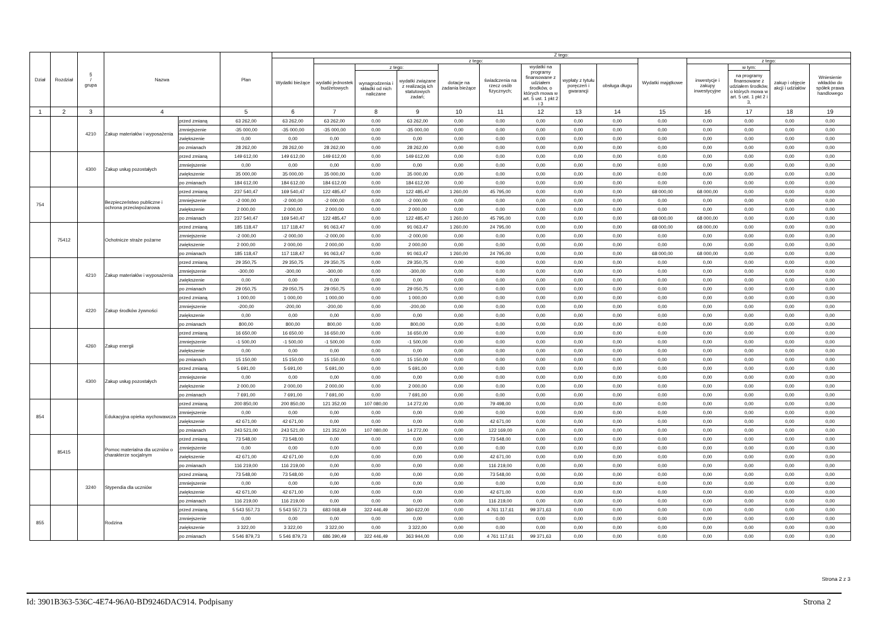| Dział | Rozdział | § / grupa | Nazwa | | Plan | Z tego: | | | | | | | | | | | | | |
| --- | --- | --- | --- | --- | --- | --- | --- | --- | --- | --- | --- | --- | --- | --- | --- | --- | --- | --- | --- |
| | | | | | | Wydatki bieżące | z tego: | | | | | | | | Wydatki majątkowe | z tego: | | | |
| | | | | | | | wydatki jednostek budżetowych | z tego: | | dotacje na zadania bieżące | świadczenia na rzecz osób fizycznych; | wydatki na programy finansowane z udziałem środków, o których mowa w art. 5 ust. 1 pkt 2 i 3 | wypłaty z tytułu poręczeń i gwarancji | obsługa długu | | inwestycje i zakupy inwestycyjne | w tym: | zakup i objęcie akcji i udziałów | Wniesienie wkładów do spółek prawa handlowego |
| | | | | | | | | wynagrodzenia i składki od nich naliczane | wydatki związane z realizacją ich statutowych zadań; | | | | | | | | na programy finansowane z udziałem środków, o których mowa w art. 5 ust. 1 pkt 2 i 3, | | |
| 1 | 2 | 3 | 4 | | 5 | 6 | 7 | 8 | 9 | 10 | 11 | 12 | 13 | 14 | 15 | 16 | 17 | 18 | 19 |
| | | 4210 | Zakup materiałów i wyposażenia | przed zmianą | 63 262,00 | 63 262,00 | 63 262,00 | 0,00 | 63 262,00 | 0,00 | 0,00 | 0,00 | 0,00 | 0,00 | 0,00 | 0,00 | 0,00 | 0,00 | 0,00 |
| | | | | zmniejszenie | -35 000,00 | -35 000,00 | -35 000,00 | 0,00 | -35 000,00 | 0,00 | 0,00 | 0,00 | 0,00 | 0,00 | 0,00 | 0,00 | 0,00 | 0,00 | 0,00 |
| | | | | zwiększenie | 0,00 | 0,00 | 0,00 | 0,00 | 0,00 | 0,00 | 0,00 | 0,00 | 0,00 | 0,00 | 0,00 | 0,00 | 0,00 | 0,00 | 0,00 |
| | | | | po zmianach | 28 262,00 | 28 262,00 | 28 262,00 | 0,00 | 28 262,00 | 0,00 | 0,00 | 0,00 | 0,00 | 0,00 | 0,00 | 0,00 | 0,00 | 0,00 | 0,00 |
| | | 4300 | Zakup usług pozostałych | przed zmianą | 149 612,00 | 149 612,00 | 149 612,00 | 0,00 | 149 612,00 | 0,00 | 0,00 | 0,00 | 0,00 | 0,00 | 0,00 | 0,00 | 0,00 | 0,00 | 0,00 |
| | | | | zmniejszenie | 0,00 | 0,00 | 0,00 | 0,00 | 0,00 | 0,00 | 0,00 | 0,00 | 0,00 | 0,00 | 0,00 | 0,00 | 0,00 | 0,00 | 0,00 |
| | | | | zwiększenie | 35 000,00 | 35 000,00 | 35 000,00 | 0,00 | 35 000,00 | 0,00 | 0,00 | 0,00 | 0,00 | 0,00 | 0,00 | 0,00 | 0,00 | 0,00 | 0,00 |
| | | | | po zmianach | 184 612,00 | 184 612,00 | 184 612,00 | 0,00 | 184 612,00 | 0,00 | 0,00 | 0,00 | 0,00 | 0,00 | 0,00 | 0,00 | 0,00 | 0,00 | 0,00 |
| 754 | | | Bezpieczeństwo publiczne i ochrona przeciwpożarowa | przed zmianą | 237 540,47 | 169 540,47 | 122 485,47 | 0,00 | 122 485,47 | 1 260,00 | 45 795,00 | 0,00 | 0,00 | 0,00 | 68 000,00 | 68 000,00 | 0,00 | 0,00 | 0,00 |
| | | | | zmniejszenie | -2 000,00 | -2 000,00 | -2 000,00 | 0,00 | -2 000,00 | 0,00 | 0,00 | 0,00 | 0,00 | 0,00 | 0,00 | 0,00 | 0,00 | 0,00 | 0,00 |
| | | | | zwiększenie | 2 000,00 | 2 000,00 | 2 000,00 | 0,00 | 2 000,00 | 0,00 | 0,00 | 0,00 | 0,00 | 0,00 | 0,00 | 0,00 | 0,00 | 0,00 | 0,00 |
| | | | | po zmianach | 237 540,47 | 169 540,47 | 122 485,47 | 0,00 | 122 485,47 | 1 260,00 | 45 795,00 | 0,00 | 0,00 | 0,00 | 68 000,00 | 68 000,00 | 0,00 | 0,00 | 0,00 |
| | 75412 | | Ochotnicze straże pożarne | przed zmianą | 185 118,47 | 117 118,47 | 91 063,47 | 0,00 | 91 063,47 | 1 260,00 | 24 795,00 | 0,00 | 0,00 | 0,00 | 68 000,00 | 68 000,00 | 0,00 | 0,00 | 0,00 |
| | | | | zmniejszenie | -2 000,00 | -2 000,00 | -2 000,00 | 0,00 | -2 000,00 | 0,00 | 0,00 | 0,00 | 0,00 | 0,00 | 0,00 | 0,00 | 0,00 | 0,00 | 0,00 |
| | | | | zwiększenie | 2 000,00 | 2 000,00 | 2 000,00 | 0,00 | 2 000,00 | 0,00 | 0,00 | 0,00 | 0,00 | 0,00 | 0,00 | 0,00 | 0,00 | 0,00 | 0,00 |
| | | | | po zmianach | 185 118,47 | 117 118,47 | 91 063,47 | 0,00 | 91 063,47 | 1 260,00 | 24 795,00 | 0,00 | 0,00 | 0,00 | 68 000,00 | 68 000,00 | 0,00 | 0,00 | 0,00 |
| | | 4210 | Zakup materiałów i wyposażenia | przed zmianą | 29 350,75 | 29 350,75 | 29 350,75 | 0,00 | 29 350,75 | 0,00 | 0,00 | 0,00 | 0,00 | 0,00 | 0,00 | 0,00 | 0,00 | 0,00 | 0,00 |
| | | | | zmniejszenie | -300,00 | -300,00 | -300,00 | 0,00 | -300,00 | 0,00 | 0,00 | 0,00 | 0,00 | 0,00 | 0,00 | 0,00 | 0,00 | 0,00 | 0,00 |
| | | | | zwiększenie | 0,00 | 0,00 | 0,00 | 0,00 | 0,00 | 0,00 | 0,00 | 0,00 | 0,00 | 0,00 | 0,00 | 0,00 | 0,00 | 0,00 | 0,00 |
| | | | | po zmianach | 29 050,75 | 29 050,75 | 29 050,75 | 0,00 | 29 050,75 | 0,00 | 0,00 | 0,00 | 0,00 | 0,00 | 0,00 | 0,00 | 0,00 | 0,00 | 0,00 |
| | | 4220 | Zakup środków żywności | przed zmianą | 1 000,00 | 1 000,00 | 1 000,00 | 0,00 | 1 000,00 | 0,00 | 0,00 | 0,00 | 0,00 | 0,00 | 0,00 | 0,00 | 0,00 | 0,00 | 0,00 |
| | | | | zmniejszenie | -200,00 | -200,00 | -200,00 | 0,00 | -200,00 | 0,00 | 0,00 | 0,00 | 0,00 | 0,00 | 0,00 | 0,00 | 0,00 | 0,00 | 0,00 |
| | | | | zwiększenie | 0,00 | 0,00 | 0,00 | 0,00 | 0,00 | 0,00 | 0,00 | 0,00 | 0,00 | 0,00 | 0,00 | 0,00 | 0,00 | 0,00 | 0,00 |
| | | | | po zmianach | 800,00 | 800,00 | 800,00 | 0,00 | 800,00 | 0,00 | 0,00 | 0,00 | 0,00 | 0,00 | 0,00 | 0,00 | 0,00 | 0,00 | 0,00 |
| | | 4260 | Zakup energii | przed zmianą | 16 650,00 | 16 650,00 | 16 650,00 | 0,00 | 16 650,00 | 0,00 | 0,00 | 0,00 | 0,00 | 0,00 | 0,00 | 0,00 | 0,00 | 0,00 | 0,00 |
| | | | | zmniejszenie | -1 500,00 | -1 500,00 | -1 500,00 | 0,00 | -1 500,00 | 0,00 | 0,00 | 0,00 | 0,00 | 0,00 | 0,00 | 0,00 | 0,00 | 0,00 | 0,00 |
| | | | | zwiększenie | 0,00 | 0,00 | 0,00 | 0,00 | 0,00 | 0,00 | 0,00 | 0,00 | 0,00 | 0,00 | 0,00 | 0,00 | 0,00 | 0,00 | 0,00 |
| | | | | po zmianach | 15 150,00 | 15 150,00 | 15 150,00 | 0,00 | 15 150,00 | 0,00 | 0,00 | 0,00 | 0,00 | 0,00 | 0,00 | 0,00 | 0,00 | 0,00 | 0,00 |
| | | 4300 | Zakup usług pozostałych | przed zmianą | 5 691,00 | 5 691,00 | 5 691,00 | 0,00 | 5 691,00 | 0,00 | 0,00 | 0,00 | 0,00 | 0,00 | 0,00 | 0,00 | 0,00 | 0,00 | 0,00 |
| | | | | zmniejszenie | 0,00 | 0,00 | 0,00 | 0,00 | 0,00 | 0,00 | 0,00 | 0,00 | 0,00 | 0,00 | 0,00 | 0,00 | 0,00 | 0,00 | 0,00 |
| | | | | zwiększenie | 2 000,00 | 2 000,00 | 2 000,00 | 0,00 | 2 000,00 | 0,00 | 0,00 | 0,00 | 0,00 | 0,00 | 0,00 | 0,00 | 0,00 | 0,00 | 0,00 |
| | | | | po zmianach | 7 691,00 | 7 691,00 | 7 691,00 | 0,00 | 7 691,00 | 0,00 | 0,00 | 0,00 | 0,00 | 0,00 | 0,00 | 0,00 | 0,00 | 0,00 | 0,00 |
| 854 | | | Edukacyjna opieka wychowawcza | przed zmianą | 200 850,00 | 200 850,00 | 121 352,00 | 107 080,00 | 14 272,00 | 0,00 | 79 498,00 | 0,00 | 0,00 | 0,00 | 0,00 | 0,00 | 0,00 | 0,00 | 0,00 |
| | | | | zmniejszenie | 0,00 | 0,00 | 0,00 | 0,00 | 0,00 | 0,00 | 0,00 | 0,00 | 0,00 | 0,00 | 0,00 | 0,00 | 0,00 | 0,00 | 0,00 |
| | | | | zwiększenie | 42 671,00 | 42 671,00 | 0,00 | 0,00 | 0,00 | 0,00 | 42 671,00 | 0,00 | 0,00 | 0,00 | 0,00 | 0,00 | 0,00 | 0,00 | 0,00 |
| | | | | po zmianach | 243 521,00 | 243 521,00 | 121 352,00 | 107 080,00 | 14 272,00 | 0,00 | 122 169,00 | 0,00 | 0,00 | 0,00 | 0,00 | 0,00 | 0,00 | 0,00 | 0,00 |
| | 85415 | | Pomoc materialna dla uczniów o charakterze socjalnym | przed zmianą | 73 548,00 | 73 548,00 | 0,00 | 0,00 | 0,00 | 0,00 | 73 548,00 | 0,00 | 0,00 | 0,00 | 0,00 | 0,00 | 0,00 | 0,00 | 0,00 |
| | | | | zmniejszenie | 0,00 | 0,00 | 0,00 | 0,00 | 0,00 | 0,00 | 0,00 | 0,00 | 0,00 | 0,00 | 0,00 | 0,00 | 0,00 | 0,00 | 0,00 |
| | | | | zwiększenie | 42 671,00 | 42 671,00 | 0,00 | 0,00 | 0,00 | 0,00 | 42 671,00 | 0,00 | 0,00 | 0,00 | 0,00 | 0,00 | 0,00 | 0,00 | 0,00 |
| | | | | po zmianach | 116 219,00 | 116 219,00 | 0,00 | 0,00 | 0,00 | 0,00 | 116 219,00 | 0,00 | 0,00 | 0,00 | 0,00 | 0,00 | 0,00 | 0,00 | 0,00 |
| | | 3240 | Stypendia dla uczniów | przed zmianą | 73 548,00 | 73 548,00 | 0,00 | 0,00 | 0,00 | 0,00 | 73 548,00 | 0,00 | 0,00 | 0,00 | 0,00 | 0,00 | 0,00 | 0,00 | 0,00 |
| | | | | zmniejszenie | 0,00 | 0,00 | 0,00 | 0,00 | 0,00 | 0,00 | 0,00 | 0,00 | 0,00 | 0,00 | 0,00 | 0,00 | 0,00 | 0,00 | 0,00 |
| | | | | zwiększenie | 42 671,00 | 42 671,00 | 0,00 | 0,00 | 0,00 | 0,00 | 42 671,00 | 0,00 | 0,00 | 0,00 | 0,00 | 0,00 | 0,00 | 0,00 | 0,00 |
| | | | | po zmianach | 116 219,00 | 116 219,00 | 0,00 | 0,00 | 0,00 | 0,00 | 116 219,00 | 0,00 | 0,00 | 0,00 | 0,00 | 0,00 | 0,00 | 0,00 | 0,00 |
| 855 | | | Rodzina | przed zmianą | 5 543 557,73 | 5 543 557,73 | 683 068,49 | 322 446,49 | 360 622,00 | 0,00 | 4 761 117,61 | 99 371,63 | 0,00 | 0,00 | 0,00 | 0,00 | 0,00 | 0,00 | 0,00 |
| | | | | zmniejszenie | 0,00 | 0,00 | 0,00 | 0,00 | 0,00 | 0,00 | 0,00 | 0,00 | 0,00 | 0,00 | 0,00 | 0,00 | 0,00 | 0,00 | 0,00 |
| | | | | zwiększenie | 3 322,00 | 3 322,00 | 3 322,00 | 0,00 | 3 322,00 | 0,00 | 0,00 | 0,00 | 0,00 | 0,00 | 0,00 | 0,00 | 0,00 | 0,00 | 0,00 |
| | | | | po zmianach | 5 546 879,73 | 5 546 879,73 | 686 390,49 | 322 446,49 | 363 944,00 | 0,00 | 4 761 117,61 | 99 371,63 | 0,00 | 0,00 | 0,00 | 0,00 | 0,00 | 0,00 | 0,00 |
Strona 2 z 3
Id: 3901B363-536C-4E74-96A0-BD9246DAC914. Podpisany Strona 2